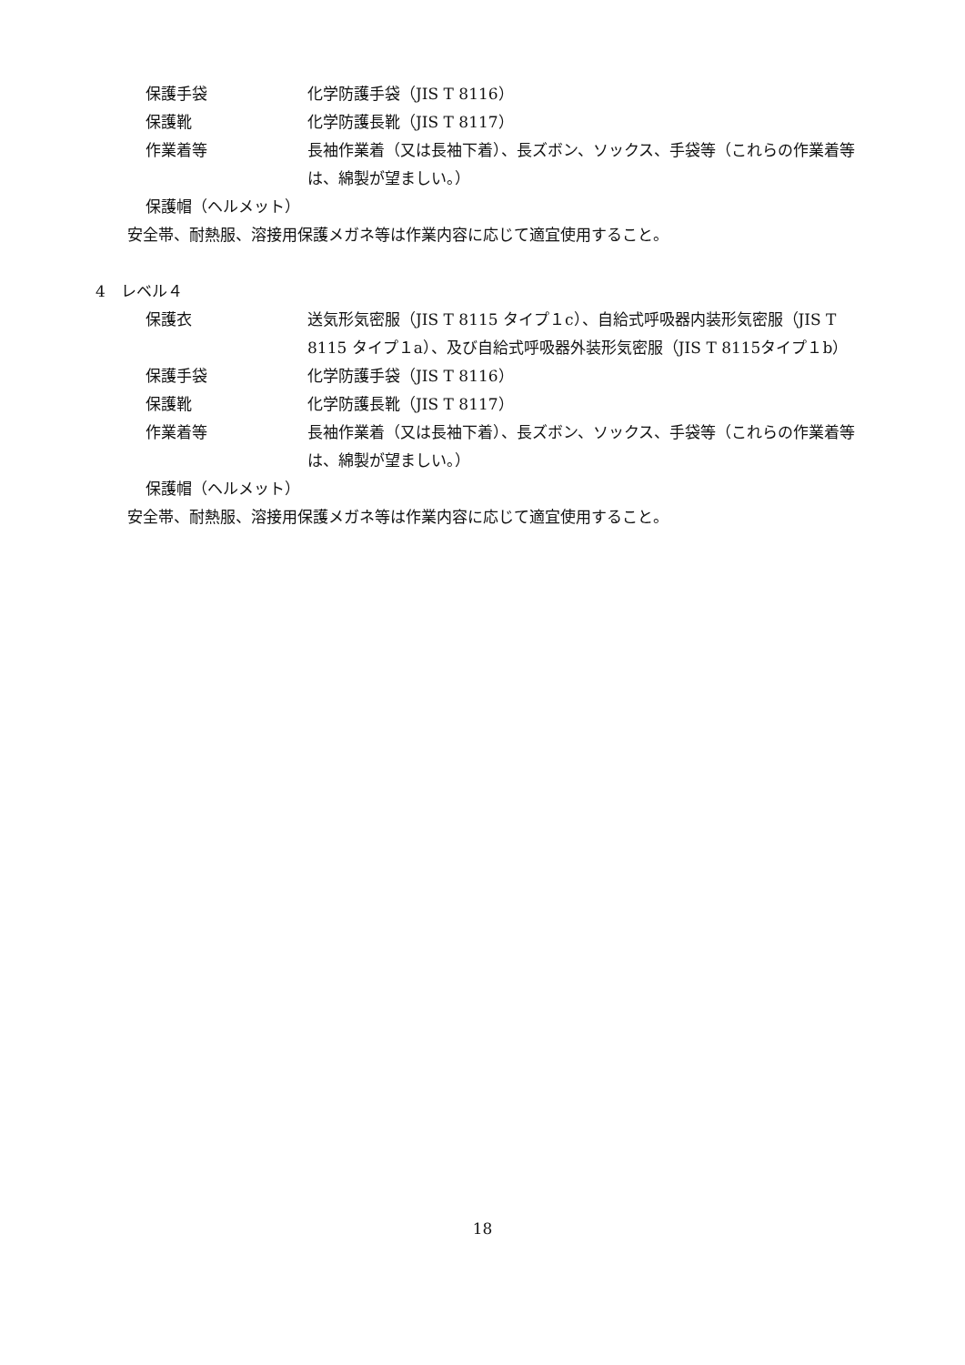保護手袋 化学防護手袋（JIS T 8116）
保護靴 化学防護長靴（JIS T 8117）
作業着等 長袖作業着（又は長袖下着）、長ズボン、ソックス、手袋等（これらの作業着等は、綿製が望ましい。）
保護帽（ヘルメット）
安全帯、耐熱服、溶接用保護メガネ等は作業内容に応じて適宜使用すること。
4　レベル４
保護衣 送気形気密服（JIS T 8115 タイプ１c）、自給式呼吸器内装形気密服（JIS T 8115 タイプ１a）、及び自給式呼吸器外装形気密服（JIS T 8115タイプ１b）
保護手袋 化学防護手袋（JIS T 8116）
保護靴 化学防護長靴（JIS T 8117）
作業着等 長袖作業着（又は長袖下着）、長ズボン、ソックス、手袋等（これらの作業着等は、綿製が望ましい。）
保護帽（ヘルメット）
安全帯、耐熱服、溶接用保護メガネ等は作業内容に応じて適宜使用すること。
18